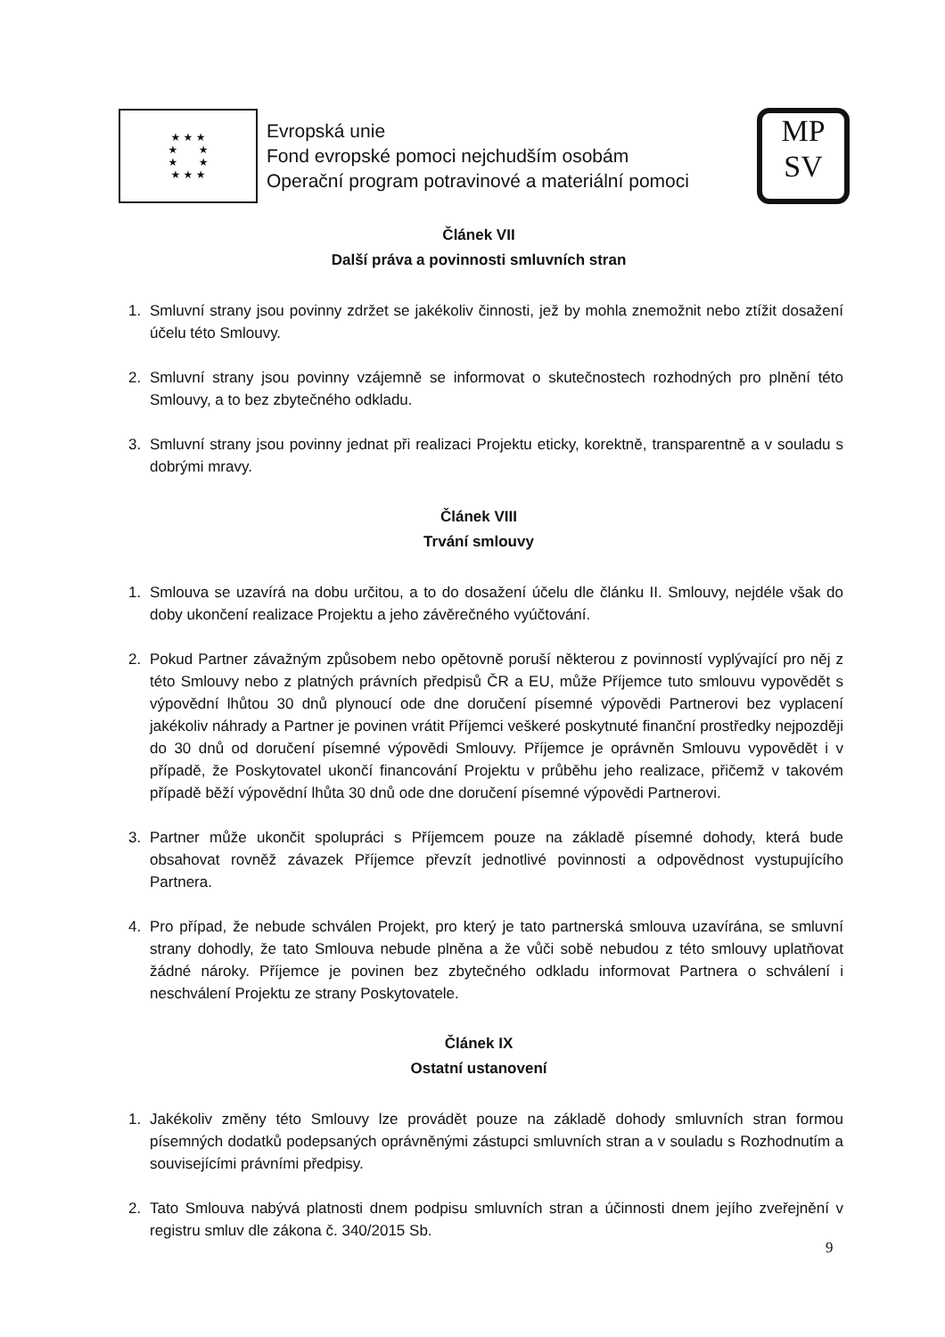★ ★ ★
★ ★
★ ★
★ ★ ★
Evropská unie
Fond evropské pomoci nejchudším osobám
Operační program potravinové a materiální pomoci
MP
SV
Článek VII
Další práva a povinnosti smluvních stran
1. Smluvní strany jsou povinny zdržet se jakékoliv činnosti, jež by mohla znemožnit nebo ztížit dosažení účelu této Smlouvy.
2. Smluvní strany jsou povinny vzájemně se informovat o skutečnostech rozhodných pro plnění této Smlouvy, a to bez zbytečného odkladu.
3. Smluvní strany jsou povinny jednat při realizaci Projektu eticky, korektně, transparentně a v souladu s dobrými mravy.
Článek VIII
Trvání smlouvy
1. Smlouva se uzavírá na dobu určitou, a to do dosažení účelu dle článku II. Smlouvy, nejdéle však do doby ukončení realizace Projektu a jeho závěrečného vyúčtování.
2. Pokud Partner závažným způsobem nebo opětovně poruší některou z povinností vyplývající pro něj z této Smlouvy nebo z platných právních předpisů ČR a EU, může Příjemce tuto smlouvu vypovědět s výpovědní lhůtou 30 dnů plynoucí ode dne doručení písemné výpovědi Partnerovi bez vyplacení jakékoliv náhrady a Partner je povinen vrátit Příjemci veškeré poskytnuté finanční prostředky nejpozději do 30 dnů od doručení písemné výpovědi Smlouvy. Příjemce je oprávněn Smlouvu vypovědět i v případě, že Poskytovatel ukončí financování Projektu v průběhu jeho realizace, přičemž v takovém případě běží výpovědní lhůta 30 dnů ode dne doručení písemné výpovědi Partnerovi.
3. Partner může ukončit spolupráci s Příjemcem pouze na základě písemné dohody, která bude obsahovat rovněž závazek Příjemce převzít jednotlivé povinnosti a odpovědnost vystupujícího Partnera.
4. Pro případ, že nebude schválen Projekt, pro který je tato partnerská smlouva uzavírána, se smluvní strany dohodly, že tato Smlouva nebude plněna a že vůči sobě nebudou z této smlouvy uplatňovat žádné nároky. Příjemce je povinen bez zbytečného odkladu informovat Partnera o schválení i neschválení Projektu ze strany Poskytovatele.
Článek IX
Ostatní ustanovení
1. Jakékoliv změny této Smlouvy lze provádět pouze na základě dohody smluvních stran formou písemných dodatků podepsaných oprávněnými zástupci smluvních stran a v souladu s Rozhodnutím a souvisejícími právními předpisy.
2. Tato Smlouva nabývá platnosti dnem podpisu smluvních stran a účinnosti dnem jejího zveřejnění v registru smluv dle zákona č. 340/2015 Sb.
9